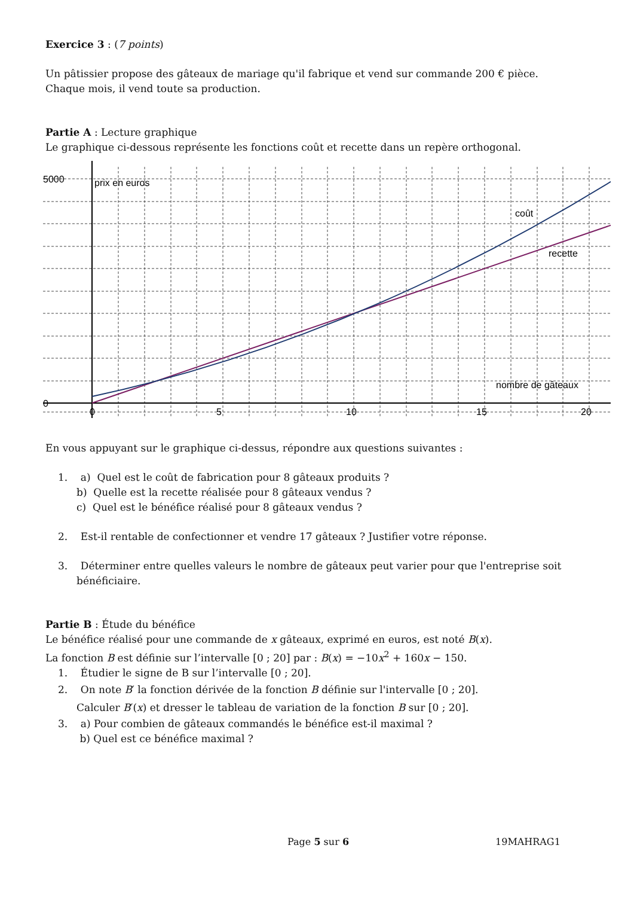Exercice 3 : (7 points)
Un pâtissier propose des gâteaux de mariage qu'il fabrique et vend sur commande 200 € pièce.
Chaque mois, il vend toute sa production.
Partie A : Lecture graphique
Le graphique ci-dessous représente les fonctions coût et recette dans un repère orthogonal.
prix en euros
coût
recette
nombre de gâteaux
5000
0
0
5
10
15
20
En vous appuyant sur le graphique ci-dessus, répondre aux questions suivantes :
1. a) Quel est le coût de fabrication pour 8 gâteaux produits ?
b) Quelle est la recette réalisée pour 8 gâteaux vendus ?
c) Quel est le bénéfice réalisé pour 8 gâteaux vendus ?
2. Est-il rentable de confectionner et vendre 17 gâteaux ? Justifier votre réponse.
3. Déterminer entre quelles valeurs le nombre de gâteaux peut varier pour que l'entreprise soit
bénéficiaire.
Partie B : Étude du bénéfice
Le bénéfice réalisé pour une commande de x gâteaux, exprimé en euros, est noté B(x).
La fonction B est définie sur l’intervalle [0 ; 20] par : B(x) = −10x<sup>2</sup> + 160x − 150.
1. Étudier le signe de B sur l’intervalle [0 ; 20].
2. On note B′ la fonction dérivée de la fonction B définie sur l'intervalle [0 ; 20].
Calculer B′(x) et dresser le tableau de variation de la fonction B sur [0 ; 20].
3. a) Pour combien de gâteaux commandés le bénéfice est-il maximal ?
b) Quel est ce bénéfice maximal ?
Page 5 sur 6 19MAHRAG1